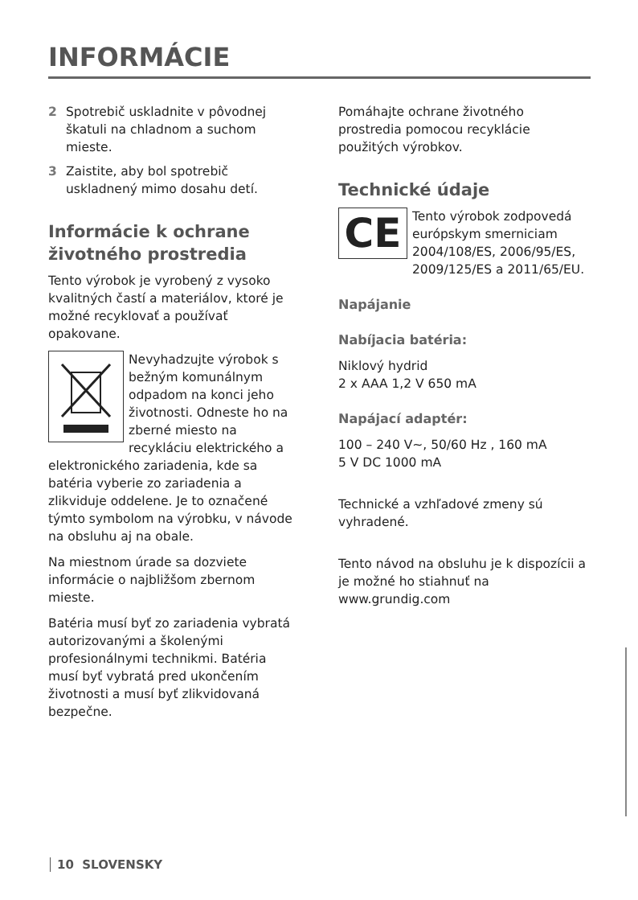INFORMÁCIE
2 Spotrebič uskladnite v pôvodnej škatuli na chladnom a suchom mieste.
3 Zaistite, aby bol spotrebič uskladnený mimo dosahu detí.
Informácie k ochrane životného prostredia
Tento výrobok je vyrobený z vysoko kvalitných častí a materiálov, ktoré je možné recyklovať a používať opakovane.
Nevyhadzujte výrobok s bežným komunálnym odpadom na konci jeho životnosti. Odneste ho na zberné miesto na recykláciu elektrického a elektronického zariadenia, kde sa batéria vyberie zo zariadenia a zlikviduje oddelene. Je to označené týmto symbolom na výrobku, v návode na obsluhu aj na obale.
Na miestnom úrade sa dozviete informácie o najbližšom zbernom mieste.
Batéria musí byť zo zariadenia vybratá autorizovanými a školenými profesionálnymi technikmi. Batéria musí byť vybratá pred ukončením životnosti a musí byť zlikvidovaná bezpečne.
Pomáhajte ochrane životného prostredia pomocou recyklácie použitých výrobkov.
Technické údaje
CE
Tento výrobok zodpovedá európskym smerniciam 2004/108/ES, 2006/95/ES, 2009/125/ES a 2011/65/EU.
Napájanie
Nabíjacia batéria:
Niklový hydrid
2 x AAA 1,2 V 650 mA
Napájací adaptér:
100 – 240 V~, 50/60 Hz , 160 mA
5 V DC 1000 mA
Technické a vzhľadové zmeny sú vyhradené.
Tento návod na obsluhu je k dispozícii a je možné ho stiahnuť na www.grundig.com
10 SLOVENSKY